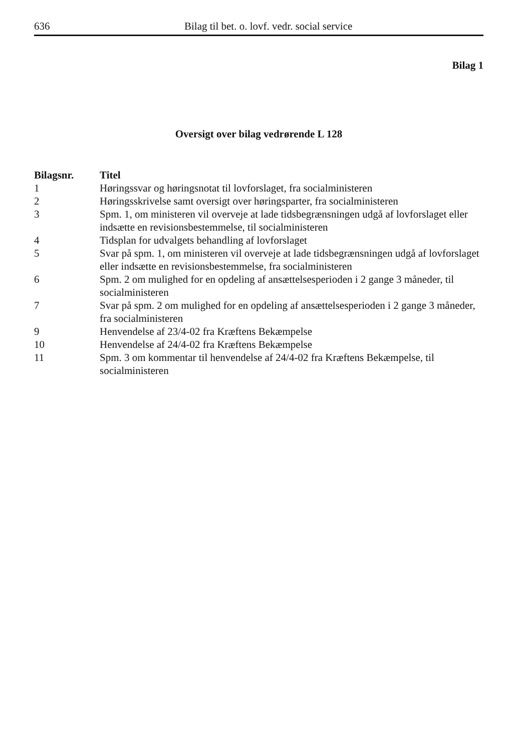636 Bilag til bet. o. lovf. vedr. social service
Bilag 1
Oversigt over bilag vedrørende L 128
| Bilagsnr. | Titel |
| --- | --- |
| 1 | Høringssvar og høringsnotat til lovforslaget, fra socialministeren |
| 2 | Høringsskrivelse samt oversigt over høringsparter, fra socialministeren |
| 3 | Spm. 1, om ministeren vil overveje at lade tidsbegrænsningen udgå af lovforslaget eller indsætte en revisionsbestemmelse, til socialministeren |
| 4 | Tidsplan for udvalgets behandling af lovforslaget |
| 5 | Svar på spm. 1, om ministeren vil overveje at lade tidsbegrænsningen udgå af lovforslaget eller indsætte en revisionsbestemmelse, fra socialministeren |
| 6 | Spm. 2 om mulighed for en opdeling af ansættelsesperioden i 2 gange 3 måneder, til socialministeren |
| 7 | Svar på spm. 2 om mulighed for en opdeling af ansættelsesperioden i 2 gange 3 måneder, fra socialministeren |
| 9 | Henvendelse af 23/4-02 fra Kræftens Bekæmpelse |
| 10 | Henvendelse af 24/4-02 fra Kræftens Bekæmpelse |
| 11 | Spm. 3 om kommentar til henvendelse af 24/4-02 fra Kræftens Bekæmpelse, til socialministeren |